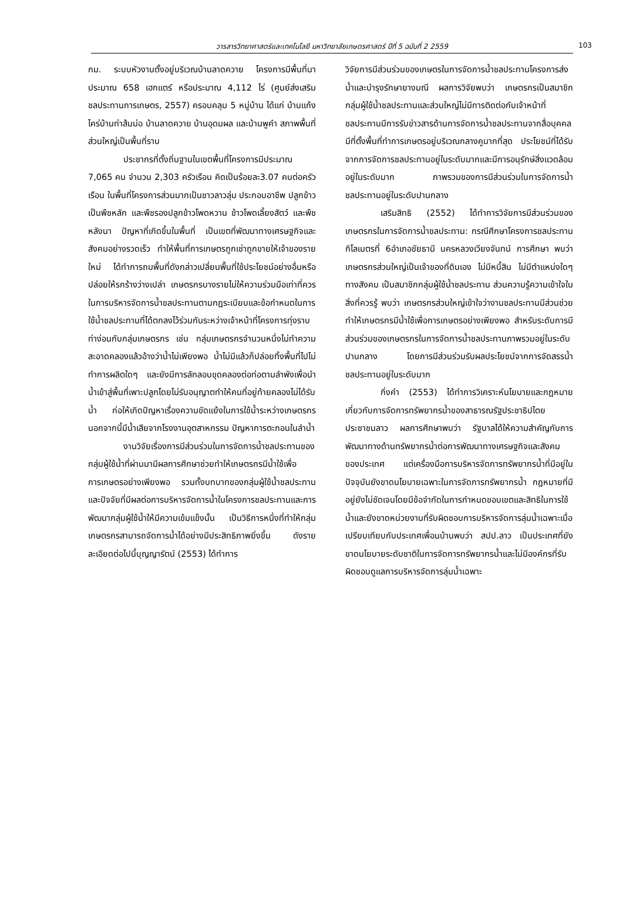วารสารวิทยาศาสตร์และเทคโนโลยี มหาวิทยาลัยเกษตรศาสตร์ ปีที่ 5 ฉบับที่ 2 2559 103
กม. ระบบหัวงานตั้งอยู่บริเวณบ้านลาดควาย โครงการมีพื้นที่นาประมาณ 658 เฮกแตร์ หรือประมาณ 4,112 ไร่ (ศูนย์ส่งเสริมชลประทานการเกษตร, 2557) ครอบคลุม 5 หมู่บ้าน ได้แก่ บ้านแก้งไคร่บ้านท่าส้มม่อ บ้านลาดควาย บ้านอุดมผล และบ้านพูคำ สภาพพื้นที่ส่วนใหญ่เป็นพื้นที่ราบ
ประชากรที่ตั้งถิ่นฐานในเขตพื้นที่โครงการมีประมาณ 7,065 คน จำนวน 2,303 ครัวเรือน คิดเป็นร้อยละ3.07 คนต่อครัวเรือน ในพื้นที่โครงการส่วนมากเป็นชาวลาวลุ่ม ประกอบอาชีพ ปลูกข้าวเป็นพืชหลัก และพืชรองปลูกข้าวโพดหวาน ข้าวโพดเลี้ยงสัตว์ และพืชหลังนา ปัญหาที่เกิดขึ้นในพื้นที่ เป็นเขตที่พัฒนาทางเศรษฐกิจและสังคมอย่างรวดเร็ว ทำให้พื้นที่การเกษตรถูกเช่าถูกขายให้เจ้าของรายใหม่ ได้ทำการถมพื้นที่ดังกล่าวเปลี่ยนพื้นที่ใช้ประโยชน์อย่างอื่นหรือปล่อยให้รกร้างว่างเปล่า เกษตรกรบางรายไม่ให้ความร่วมมือเท่าที่ควรในการบริหารจัดการน้ำชลประทานตามกฎระเบียบและข้อกำหนดในการใช้น้ำชลประทานที่ได้ตกลงไว้ร่วมกันระหว่างเจ้าหน้าที่โครงการทุ่งราบท่าง่อนกับกลุ่มเกษตรกร เช่น กลุ่มเกษตรกรจำนวนหนึ่งไม่ทำความสะอาดคลองแล้วอ้างว่าน้ำไม่เพียงพอ น้ำไม่มีแล้วก็ปล่อยทิ้งพื้นที่ไปไม่ทำการผลิตใดๆ และยังมีการลักลอบขุดคลองต่อท่อตามลำพังเพื่อนำน้ำเข้าสู่พื้นที่เพาะปลูกโดยไม่รับอนุญาตทำให้คนที่อยู่ท้ายคลองไม่ได้รับน้ำ ก่อให้เกิดปัญหาเรื่องความขัดแย้งในการใช้น้ำระหว่างเกษตรกรนอกจากนี้มีน้ำเสียจากโรงงานอุตสาหกรรม ปัญหาการตะกอนในลำน้ำ
งานวิจัยเรื่องการมีส่วนร่วมในการจัดการน้ำชลประทานของกลุ่มผู้ใช้น้ำที่ผ่านมามีผลการศึกษาช่วยทำให้เกษตรกรมีน้ำใช้เพื่อการเกษตรอย่างเพียงพอ รวมทั้งบทบาทของกลุ่มผู้ใช้น้ำชลประทานและปัจจัยที่มีผลต่อการบริหารจัดการน้ำในโครงการชลประทานและการพัฒนากลุ่มผู้ใช้น้ำให้มีความเข้มแข็งนั้น เป็นวิธีการหนึ่งที่ทำให้กลุ่มเกษตรกรสามารถจัดการน้ำได้อย่างมีประสิทธิภาพยิ่งขึ้น ดังรายละเอียดต่อไปนี้บุญญารัตน์ (2553) ได้ทำการ
วิจัยการมีส่วนร่วมของเกษตรในการจัดการน้ำชลประทานโครงการส่งน้ำและบำรุงรักษายางมณี ผลการวิจัยพบว่า เกษตรกรเป็นสมาชิกกลุ่มผู้ใช้น้ำชลประทานและส่วนใหญ่ไม่มีการติดต่อกับเจ้าหน้าที่ชลประทานมีการรับข่าวสารด้านการจัดการน้ำชลประทานจากสื่อบุคคล มีที่ตั้งพื้นที่ทำการเกษตรอยู่บริเวณกลางคูมากที่สุด ประโยชน์ที่ได้รับจากการจัดการชลประทานอยู่ในระดับมากและมีการอนุรักษ์สิ่งแวดล้อมอยู่ในระดับมาก ภาพรวมของการมีส่วนร่วมในการจัดการน้ำชลประทานอยู่ในระดับปานกลาง
เสริมสิทธิ (2552) ได้ทำการวิจัยการมีส่วนร่วมของเกษตรกรในการจัดการน้ำชลประทาน: กรณีศึกษาโครงการชลประทานกิโลเมตรที่ 6อำเภอชัยธานี นครหลวงเวียงจันทน์ การศึกษา พบว่า เกษตรกรส่วนใหญ่เป็นเจ้าของที่ดินเอง ไม่มีหนี้สิน ไม่มีตำแหน่งใดๆ ทางสังคม เป็นสมาชิกกลุ่มผู้ใช้น้ำชลประทาน ส่วนความรู้ความเข้าใจในสิ่งที่ควรรู้ พบว่า เกษตรกรส่วนใหญ่เข้าใจว่างานชลประทานมีส่วนช่วยทำให้เกษตรกรมีน้ำใช้เพื่อการเกษตรอย่างเพียงพอ สำหรับระดับการมีส่วนร่วมของเกษตรกรในการจัดการน้ำชลประทานภาพรวมอยู่ในระดับปานกลาง โดยการมีส่วนร่วมรับผลประโยชน์จากการจัดสรรน้ำชลประทานอยู่ในระดับมาก
กิ่งคำ (2553) ได้ทำการวิเคราะห์นโยบายและกฎหมายเกี่ยวกับการจัดการทรัพยากรน้ำของสาธารณรัฐประชาธิปไตยประชาชนลาว ผลการศึกษาพบว่า รัฐบาลได้ให้ความสำคัญกับการพัฒนาทางด้านทรัพยากรน้ำต่อการพัฒนาทางเศรษฐกิจและสังคมของประเทศ แต่เครื่องมือการบริหารจัดการทรัพยากรน้ำที่มีอยู่ในปัจจุบันยังขาดนโยบายเฉพาะในการจัดการทรัพยากรน้ำ กฎหมายที่มีอยู่ยังไม่ชัดเจนโดยมีข้อจำกัดในการกำหนดขอบเขตและสิทธิในการใช้น้ำและยังขาดหน่วยงานที่รับผิดชอบการบริหารจัดการลุ่มน้ำเฉพาะเมื่อเปรียบเทียบกับประเทศเพื่อนบ้านพบว่า สปป.ลาว เป็นประเทศที่ยังขาดนโยบายระดับชาติในการจัดการทรัพยากรน้ำและไม่มีองค์กรที่รับผิดชอบดูแลการบริหารจัดการลุ่มน้ำเฉพาะ